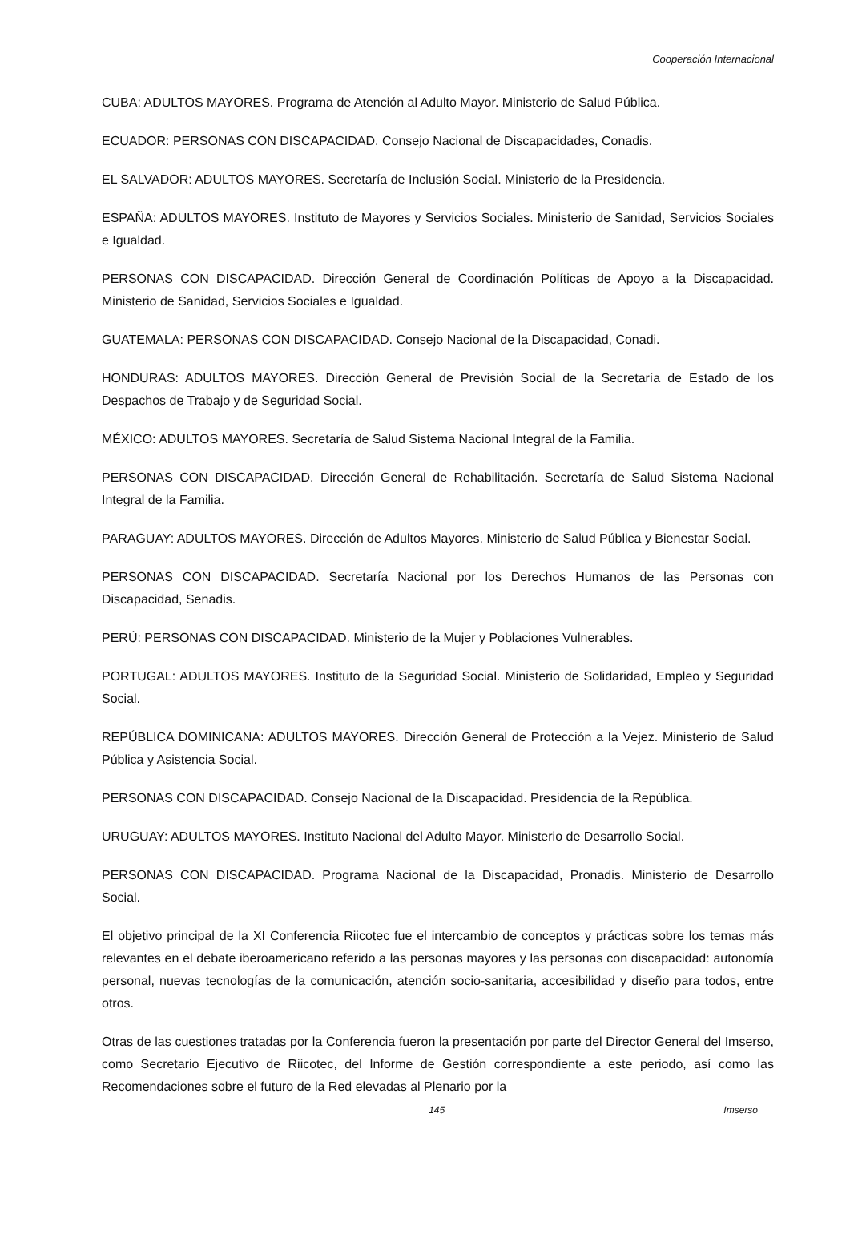Cooperación Internacional
CUBA: ADULTOS MAYORES. Programa de Atención al Adulto Mayor. Ministerio de Salud Pública.
ECUADOR: PERSONAS CON DISCAPACIDAD. Consejo Nacional de Discapacidades, Conadis.
EL SALVADOR: ADULTOS MAYORES. Secretaría de Inclusión Social. Ministerio de la Presidencia.
ESPAÑA: ADULTOS MAYORES. Instituto de Mayores y Servicios Sociales. Ministerio de Sanidad, Servicios Sociales e Igualdad.
PERSONAS CON DISCAPACIDAD. Dirección General de Coordinación Políticas de Apoyo a la Discapacidad. Ministerio de Sanidad, Servicios Sociales e Igualdad.
GUATEMALA: PERSONAS CON DISCAPACIDAD. Consejo Nacional de la Discapacidad, Conadi.
HONDURAS: ADULTOS MAYORES. Dirección General de Previsión Social de la Secretaría de Estado de los Despachos de Trabajo y de Seguridad Social.
MÉXICO: ADULTOS MAYORES. Secretaría de Salud Sistema Nacional Integral de la Familia.
PERSONAS CON DISCAPACIDAD. Dirección General de Rehabilitación. Secretaría de Salud Sistema Nacional Integral de la Familia.
PARAGUAY: ADULTOS MAYORES. Dirección de Adultos Mayores. Ministerio de Salud Pública y Bienestar Social.
PERSONAS CON DISCAPACIDAD. Secretaría Nacional por los Derechos Humanos de las Personas con Discapacidad, Senadis.
PERÚ: PERSONAS CON DISCAPACIDAD. Ministerio de la Mujer y Poblaciones Vulnerables.
PORTUGAL: ADULTOS MAYORES. Instituto de la Seguridad Social. Ministerio de Solidaridad, Empleo y Seguridad Social.
REPÚBLICA DOMINICANA: ADULTOS MAYORES. Dirección General de Protección a la Vejez. Ministerio de Salud Pública y Asistencia Social.
PERSONAS CON DISCAPACIDAD. Consejo Nacional de la Discapacidad. Presidencia de la República.
URUGUAY: ADULTOS MAYORES. Instituto Nacional del Adulto Mayor. Ministerio de Desarrollo Social.
PERSONAS CON DISCAPACIDAD. Programa Nacional de la Discapacidad, Pronadis. Ministerio de Desarrollo Social.
El objetivo principal de la XI Conferencia Riicotec fue el intercambio de conceptos y prácticas sobre los temas más relevantes en el debate iberoamericano referido a las personas mayores y las personas con discapacidad: autonomía personal, nuevas tecnologías de la comunicación, atención socio-sanitaria, accesibilidad y diseño para todos, entre otros.
Otras de las cuestiones tratadas por la Conferencia fueron la presentación por parte del Director General del Imserso, como Secretario Ejecutivo de Riicotec, del Informe de Gestión correspondiente a este periodo, así como las Recomendaciones sobre el futuro de la Red elevadas al Plenario por la
145 Imserso